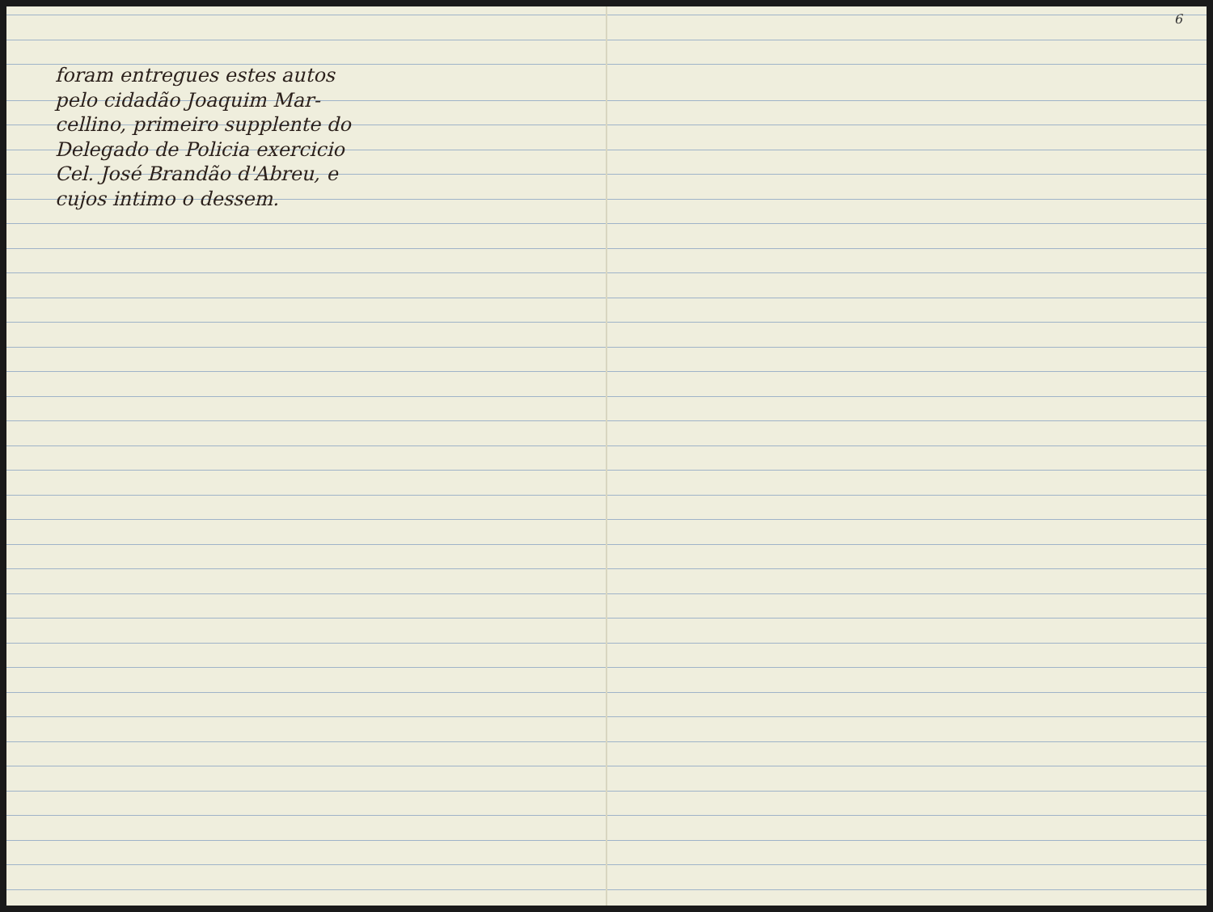foram entregues estes autos
pelo cidadão Joaquim Mar-
cellino, primeiro supplente do
Delegado de Policia exercicio
Cel. José Brandão d'Abreu, e
cujos intimo o dessem.
6